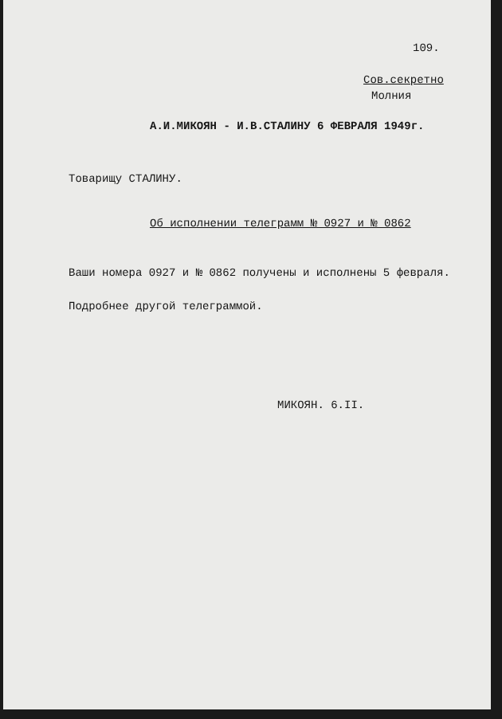109.
Сов.секретно
Молния
А.И.МИКОЯН - И.В.СТАЛИНУ 6 ФЕВРАЛЯ 1949г.
Товарищу СТАЛИНУ.
Об исполнении телеграмм № 0927 и № 0862
Ваши номера 0927 и № 0862 получены и исполнены 5 февраля.
Подробнее другой телеграммой.
МИКОЯН. 6.II.